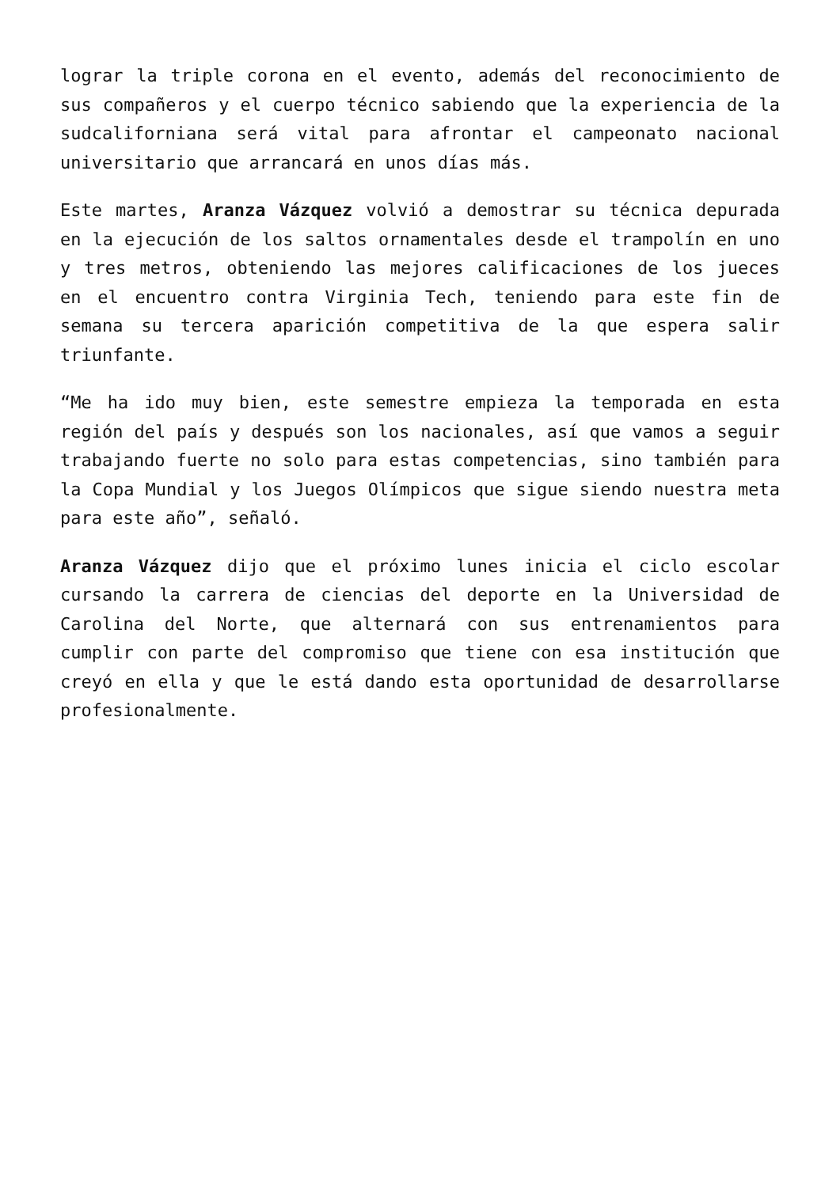lograr la triple corona en el evento, además del reconocimiento de sus compañeros y el cuerpo técnico sabiendo que la experiencia de la sudcaliforniana será vital para afrontar el campeonato nacional universitario que arrancará en unos días más.
Este martes, Aranza Vázquez volvió a demostrar su técnica depurada en la ejecución de los saltos ornamentales desde el trampolín en uno y tres metros, obteniendo las mejores calificaciones de los jueces en el encuentro contra Virginia Tech, teniendo para este fin de semana su tercera aparición competitiva de la que espera salir triunfante.
“Me ha ido muy bien, este semestre empieza la temporada en esta región del país y después son los nacionales, así que vamos a seguir trabajando fuerte no solo para estas competencias, sino también para la Copa Mundial y los Juegos Olímpicos que sigue siendo nuestra meta para este año”, señaló.
Aranza Vázquez dijo que el próximo lunes inicia el ciclo escolar cursando la carrera de ciencias del deporte en la Universidad de Carolina del Norte, que alternará con sus entrenamientos para cumplir con parte del compromiso que tiene con esa institución que creyó en ella y que le está dando esta oportunidad de desarrollarse profesionalmente.